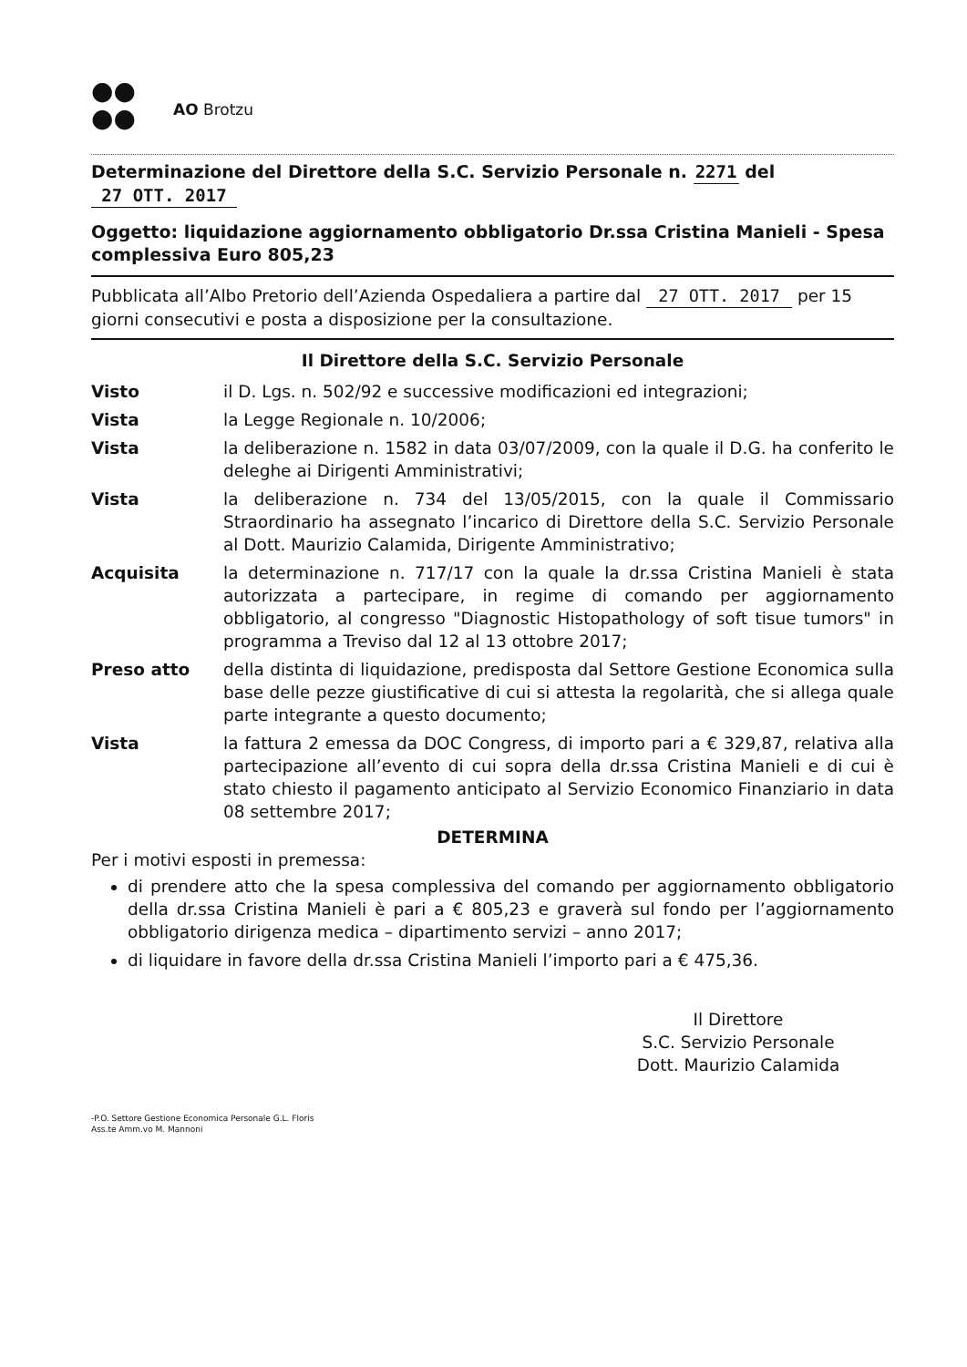●●
●●
AO Brotzu
Determinazione del Direttore della S.C. Servizio Personale n. 2271 del 27 OTT. 2017
Oggetto: liquidazione aggiornamento obbligatorio Dr.ssa Cristina Manieli - Spesa complessiva Euro 805,23
Pubblicata all’Albo Pretorio dell’Azienda Ospedaliera a partire dal 27 OTT. 2017 per 15 giorni consecutivi e posta a disposizione per la consultazione.
Il Direttore della S.C. Servizio Personale
| Visto | il D. Lgs. n. 502/92 e successive modificazioni ed integrazioni; |
| Vista | la Legge Regionale n. 10/2006; |
| Vista | la deliberazione n. 1582 in data 03/07/2009, con la quale il D.G. ha conferito le deleghe ai Dirigenti Amministrativi; |
| Vista | la deliberazione n. 734 del 13/05/2015, con la quale il Commissario Straordinario ha assegnato l’incarico di Direttore della S.C. Servizio Personale al Dott. Maurizio Calamida, Dirigente Amministrativo; |
| Acquisita | la determinazione n. 717/17 con la quale la dr.ssa Cristina Manieli è stata autorizzata a partecipare, in regime di comando per aggiornamento obbligatorio, al congresso "Diagnostic Histopathology of soft tisue tumors" in programma a Treviso dal 12 al 13 ottobre 2017; |
| Preso atto | della distinta di liquidazione, predisposta dal Settore Gestione Economica sulla base delle pezze giustificative di cui si attesta la regolarità, che si allega quale parte integrante a questo documento; |
| Vista | la fattura 2 emessa da DOC Congress, di importo pari a € 329,87, relativa alla partecipazione all’evento di cui sopra della dr.ssa Cristina Manieli e di cui è stato chiesto il pagamento anticipato al Servizio Economico Finanziario in data 08 settembre 2017; |
DETERMINA
Per i motivi esposti in premessa:
di prendere atto che la spesa complessiva del comando per aggiornamento obbligatorio della dr.ssa Cristina Manieli è pari a € 805,23 e graverà sul fondo per l’aggiornamento obbligatorio dirigenza medica – dipartimento servizi – anno 2017;
di liquidare in favore della dr.ssa Cristina Manieli l’importo pari a € 475,36.
Il Direttore
S.C. Servizio Personale
Dott. Maurizio Calamida
-P.O. Settore Gestione Economica Personale G.L. Floris
Ass.te Amm.vo M. Mannoni